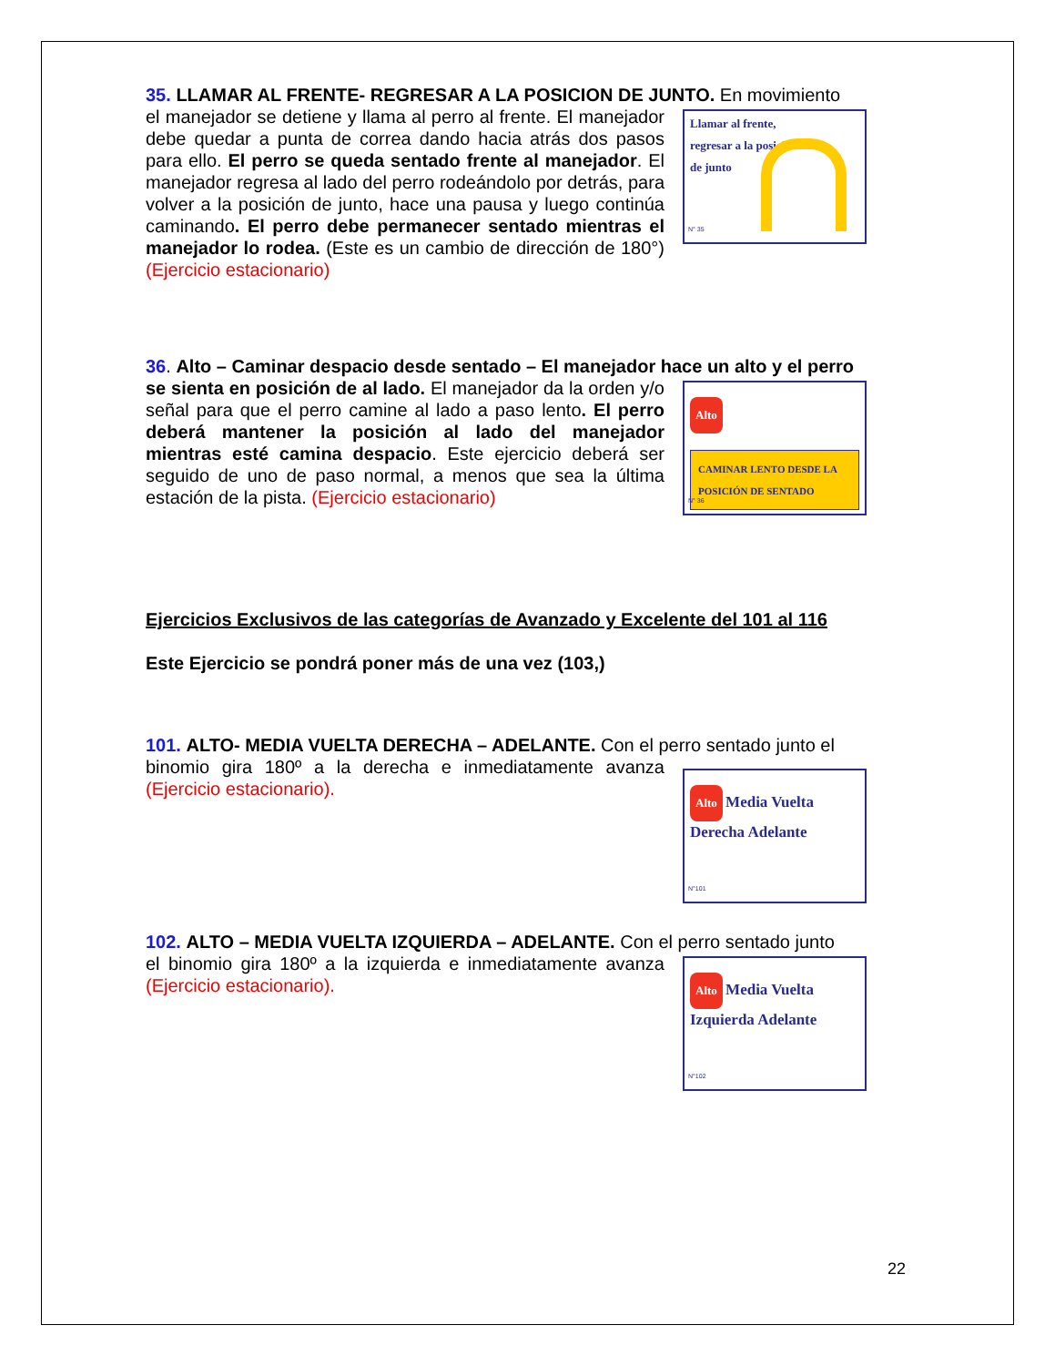35. LLAMAR AL FRENTE- REGRESAR A LA POSICION DE JUNTO. En movimiento
Llamar al frente,
regresar a la posición
de junto
N° 35
el manejador se detiene y llama al perro al frente. El manejador debe quedar a punta de correa dando hacia atrás dos pasos para ello. El perro se queda sentado frente al manejador. El manejador regresa al lado del perro rodeándolo por detrás, para volver a la posición de junto, hace una pausa y luego continúa caminando. El perro debe permanecer sentado mientras el manejador lo rodea. (Este es un cambio de dirección de 180°) (Ejercicio estacionario)
36. Alto – Caminar despacio desde sentado – El manejador hace un alto y el perro
Alto
CAMINAR LENTO DESDE LA POSICIÓN DE SENTADO
N° 36
se sienta en posición de al lado. El manejador da la orden y/o señal para que el perro camine al lado a paso lento. El perro deberá mantener la posición al lado del manejador mientras esté camina despacio. Este ejercicio deberá ser seguido de uno de paso normal, a menos que sea la última estación de la pista. (Ejercicio estacionario)
Ejercicios Exclusivos de las categorías de Avanzado y Excelente del 101 al 116
Este Ejercicio se pondrá poner más de una vez (103,)
101. ALTO- MEDIA VUELTA DERECHA – ADELANTE. Con el perro sentado junto el
Alto Media Vuelta Derecha Adelante
N°101
binomio gira 180º a la derecha e inmediatamente avanza (Ejercicio estacionario).
102. ALTO – MEDIA VUELTA IZQUIERDA – ADELANTE. Con el perro sentado junto
Alto Media Vuelta Izquierda Adelante
N°102
el binomio gira 180º a la izquierda e inmediatamente avanza (Ejercicio estacionario).
22